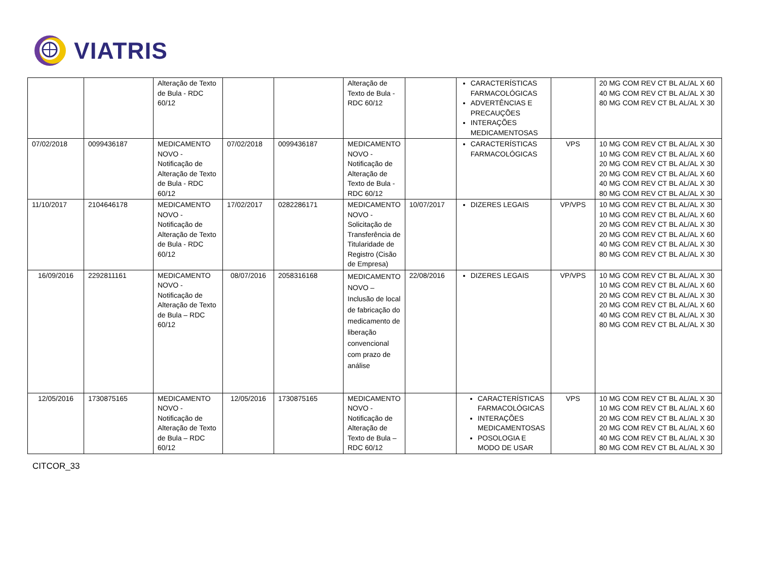VIATRIS
| | | Alteração de Texto de Bula - RDC 60/12 | | | Alteração de Texto de Bula - RDC 60/12 | | CARACTERÍSTICAS FARMACOLÓGICAS ADVERTÊNCIAS E PRECAUÇÕES INTERAÇÕES MEDICAMENTOSAS | | 20 MG COM REV CT BL AL/AL X 60 40 MG COM REV CT BL AL/AL X 30 80 MG COM REV CT BL AL/AL X 30 |
| 07/02/2018 | 0099436187 | MEDICAMENTO NOVO - Notificação de Alteração de Texto de Bula - RDC 60/12 | 07/02/2018 | 0099436187 | MEDICAMENTO NOVO - Notificação de Alteração de Texto de Bula - RDC 60/12 | | CARACTERÍSTICAS FARMACOLÓGICAS | VPS | 10 MG COM REV CT BL AL/AL X 30 10 MG COM REV CT BL AL/AL X 60 20 MG COM REV CT BL AL/AL X 30 20 MG COM REV CT BL AL/AL X 60 40 MG COM REV CT BL AL/AL X 30 80 MG COM REV CT BL AL/AL X 30 |
| 11/10/2017 | 2104646178 | MEDICAMENTO NOVO - Notificação de Alteração de Texto de Bula - RDC 60/12 | 17/02/2017 | 0282286171 | MEDICAMENTO NOVO - Solicitação de Transferência de Titularidade de Registro (Cisão de Empresa) | 10/07/2017 | DIZERES LEGAIS | VP/VPS | 10 MG COM REV CT BL AL/AL X 30 10 MG COM REV CT BL AL/AL X 60 20 MG COM REV CT BL AL/AL X 30 20 MG COM REV CT BL AL/AL X 60 40 MG COM REV CT BL AL/AL X 30 80 MG COM REV CT BL AL/AL X 30 |
| 16/09/2016 | 2292811161 | MEDICAMENTO NOVO - Notificação de Alteração de Texto de Bula – RDC 60/12 | 08/07/2016 | 2058316168 | MEDICAMENTO NOVO – Inclusão de local de fabricação do medicamento de liberação convencional com prazo de análise | 22/08/2016 | DIZERES LEGAIS | VP/VPS | 10 MG COM REV CT BL AL/AL X 30 10 MG COM REV CT BL AL/AL X 60 20 MG COM REV CT BL AL/AL X 30 20 MG COM REV CT BL AL/AL X 60 40 MG COM REV CT BL AL/AL X 30 80 MG COM REV CT BL AL/AL X 30 |
| 12/05/2016 | 1730875165 | MEDICAMENTO NOVO - Notificação de Alteração de Texto de Bula – RDC 60/12 | 12/05/2016 | 1730875165 | MEDICAMENTO NOVO - Notificação de Alteração de Texto de Bula – RDC 60/12 | | CARACTERÍSTICAS FARMACOLÓGICAS INTERAÇÕES MEDICAMENTOSAS POSOLOGIA E MODO DE USAR | VPS | 10 MG COM REV CT BL AL/AL X 30 10 MG COM REV CT BL AL/AL X 60 20 MG COM REV CT BL AL/AL X 30 20 MG COM REV CT BL AL/AL X 60 40 MG COM REV CT BL AL/AL X 30 80 MG COM REV CT BL AL/AL X 30 |
CITCOR_33